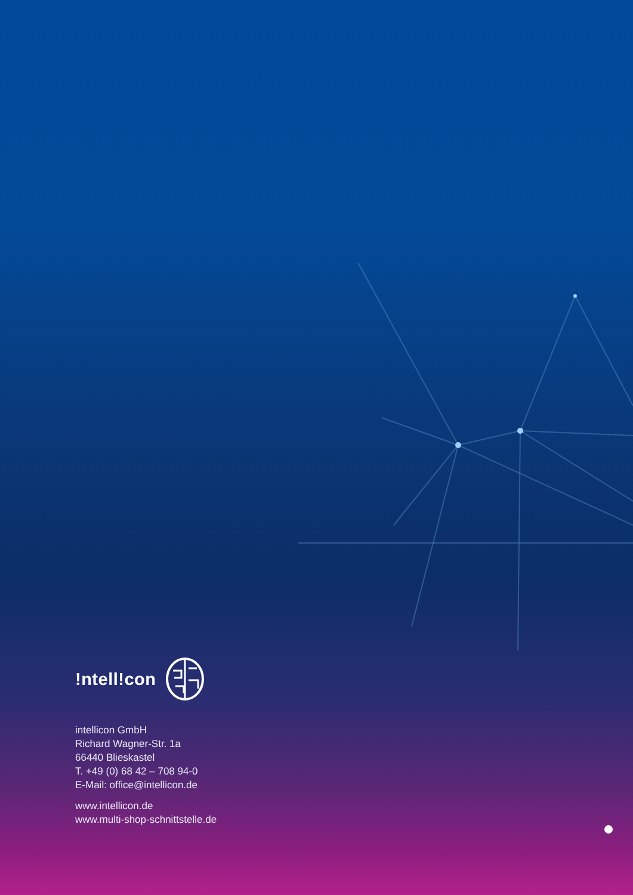!ntell!con
intellicon GmbH
Richard Wagner-Str. 1a
66440 Blieskastel
T. +49 (0) 68 42 – 708 94-0
E-Mail: office@intellicon.de
www.intellicon.de
www.multi-shop-schnittstelle.de